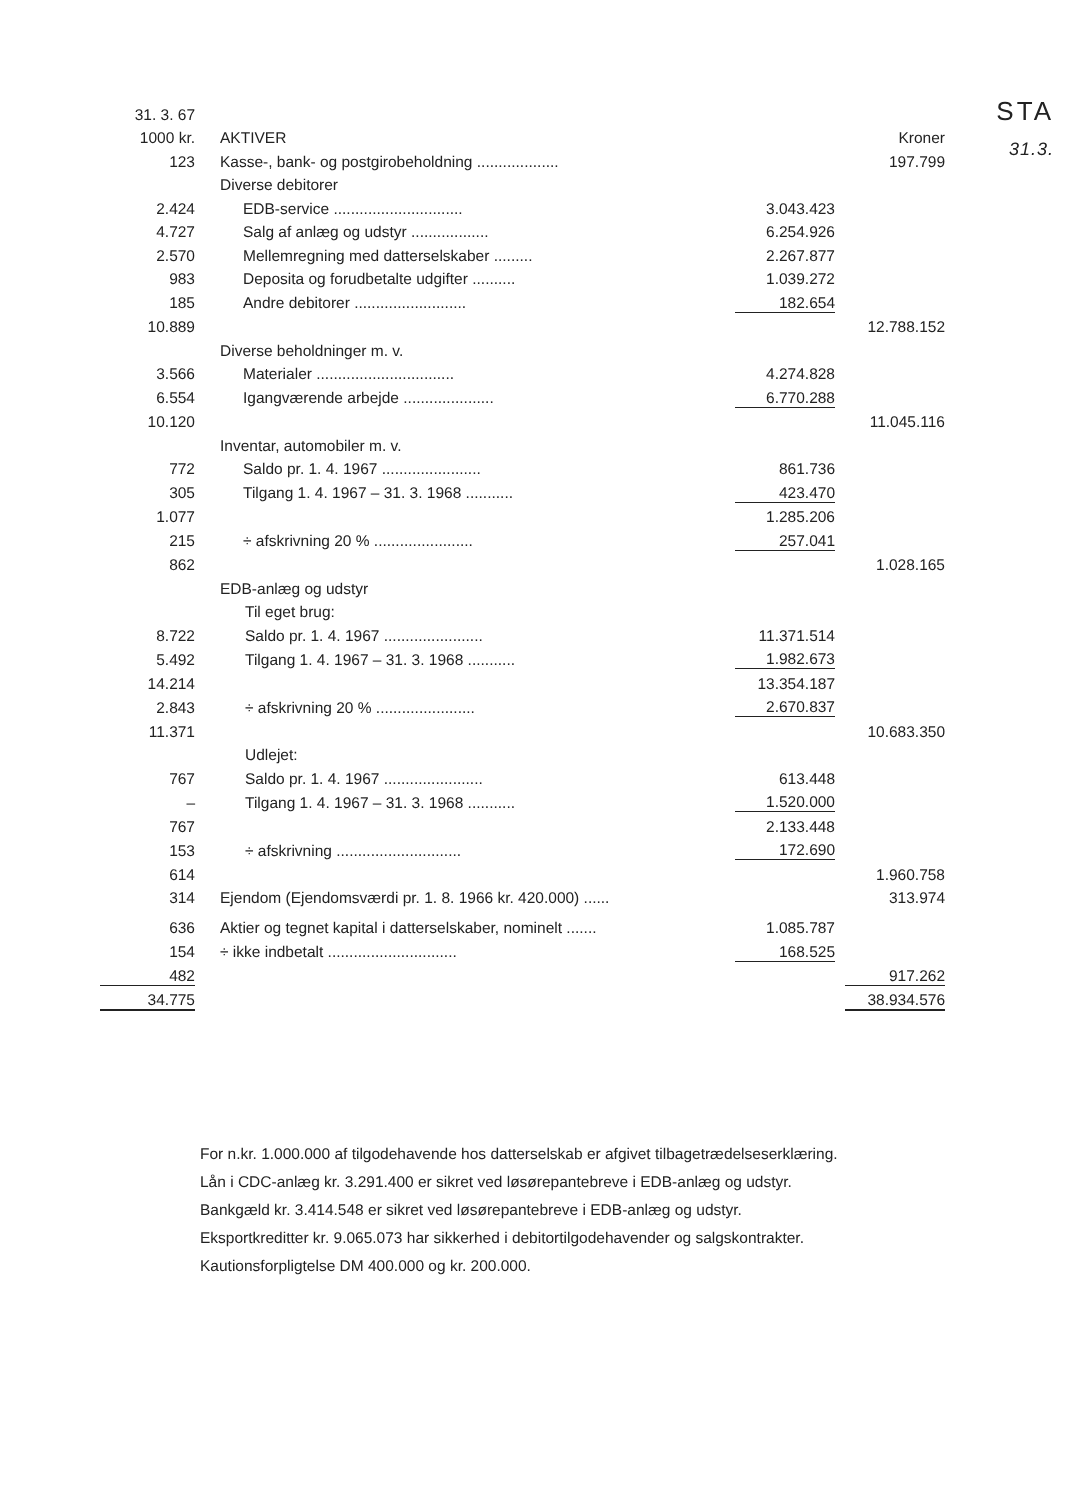STA
31.3.
| 31. 3. 67 | | | | |
| 1000 kr. | AKTIVER | | | Kroner |
| 123 | Kasse-, bank- og postgirobeholdning ................... | | | 197.799 |
| | Diverse debitorer | | | |
| 2.424 | EDB-service .............................. | 3.043.423 | | |
| 4.727 | Salg af anlæg og udstyr .................. | 6.254.926 | | |
| 2.570 | Mellemregning med datterselskaber ......... | 2.267.877 | | |
| 983 | Deposita og forudbetalte udgifter .......... | 1.039.272 | | |
| 185 | Andre debitorer .......................... | 182.654 | | |
| 10.889 | | | | 12.788.152 |
| | Diverse beholdninger m. v. | | | |
| 3.566 | Materialer ................................ | 4.274.828 | | |
| 6.554 | Igangværende arbejde ..................... | 6.770.288 | | |
| 10.120 | | | | 11.045.116 |
| | Inventar, automobiler m. v. | | | |
| 772 | Saldo pr. 1. 4. 1967 ....................... | 861.736 | | |
| 305 | Tilgang 1. 4. 1967 – 31. 3. 1968 ........... | 423.470 | | |
| 1.077 | | 1.285.206 | | |
| 215 | ÷ afskrivning 20 % ....................... | 257.041 | | |
| 862 | | | | 1.028.165 |
| | EDB-anlæg og udstyr | | | |
| | Til eget brug: | | | |
| 8.722 | Saldo pr. 1. 4. 1967 ....................... | 11.371.514 | | |
| 5.492 | Tilgang 1. 4. 1967 – 31. 3. 1968 ........... | 1.982.673 | | |
| 14.214 | | 13.354.187 | | |
| 2.843 | ÷ afskrivning 20 % ....................... | 2.670.837 | | |
| 11.371 | | | | 10.683.350 |
| | Udlejet: | | | |
| 767 | Saldo pr. 1. 4. 1967 ....................... | 613.448 | | |
| – | Tilgang 1. 4. 1967 – 31. 3. 1968 ........... | 1.520.000 | | |
| 767 | | 2.133.448 | | |
| 153 | ÷ afskrivning ............................. | 172.690 | | |
| 614 | | | | 1.960.758 |
| 314 | Ejendom (Ejendomsværdi pr. 1. 8. 1966 kr. 420.000) ...... | | | 313.974 |
| 636 | Aktier og tegnet kapital i datterselskaber, nominelt ....... | 1.085.787 | | |
| 154 | ÷ ikke indbetalt .............................. | 168.525 | | |
| 482 | | | | 917.262 |
| 34.775 | | | | 38.934.576 |
For n.kr. 1.000.000 af tilgodehavende hos datterselskab er afgivet tilbagetrædelseserklæring.
Lån i CDC-anlæg kr. 3.291.400 er sikret ved løsørepantebreve i EDB-anlæg og udstyr.
Bankgæld kr. 3.414.548 er sikret ved løsørepantebreve i EDB-anlæg og udstyr.
Eksportkreditter kr. 9.065.073 har sikkerhed i debitortilgodehavender og salgskontrakter.
Kautionsforpligtelse DM 400.000 og kr. 200.000.